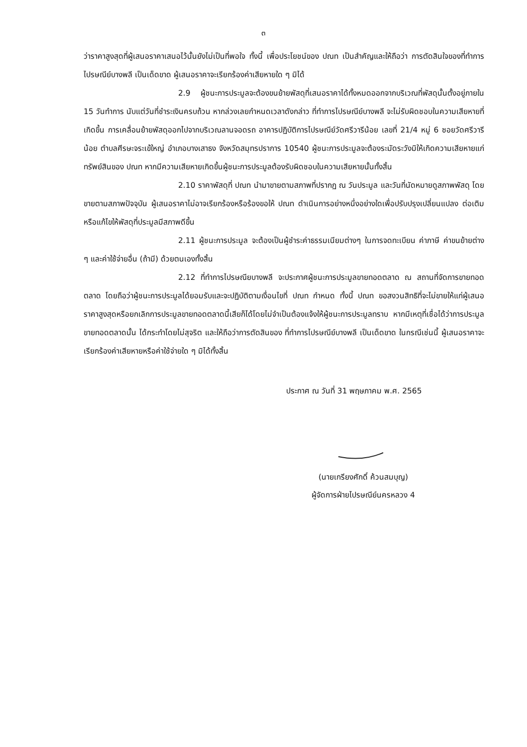๓
ว่าราคาสูงสุดที่ผู้เสนอราคาเสนอไว้นั้นยังไม่เป็นที่พอใจ ทั้งนี้ เพื่อประโยชน์ของ ปณท เป็นสำคัญและให้ถือว่า การตัดสินใจของที่ทำการไปรษณีย์บางพลี เป็นเด็ดขาด ผู้เสนอราคาจะเรียกร้องค่าเสียหายใด ๆ มิได้
2.9 ผู้ชนะการประมูลจะต้องขนย้ายพัสดุที่เสนอราคาได้ทั้งหมดออกจากบริเวณที่พัสดุนั้นตั้งอยู่ภายใน 15 วันทำการ นับแต่วันที่ชำระเงินครบถ้วน หากล่วงเลยกำหนดเวลาดังกล่าว ที่ทำการไปรษณีย์บางพลี จะไม่รับผิดชอบในความเสียหายที่เกิดขึ้น การเคลื่อนย้ายพัสดุออกไปจากบริเวณลานจอดรถ อาคารปฏิบัติการไปรษณีย์วัดศรีวารีน้อย เลขที่ 21/4 หมู่ 6 ซอยวัดศรีวารีน้อย ตำบลศีรษะจระเข้ใหญ่ อำเภอบางเสาธง จังหวัดสมุทรปราการ 10540 ผู้ชนะการประมูลจะต้องระมัดระวังมิให้เกิดความเสียหายแก่ทรัพย์สินของ ปณท หากมีความเสียหายเกิดขึ้นผู้ชนะการประมูลต้องรับผิดชอบในความเสียหายนั้นทั้งสิ้น
2.10 ราคาพัสดุที่ ปณท นำมาขายตามสภาพที่ปรากฏ ณ วันประมูล และวันที่นัดหมายดูสภาพพัสดุ โดยขายตามสภาพปัจจุบัน ผู้เสนอราคาไม่อาจเรียกร้องหรือร้องขอให้ ปณท ดำเนินการอย่างหนึ่งอย่างใดเพื่อปรับปรุงเปลี่ยนแปลง ต่อเติม หรือแก้ไขให้พัสดุที่ประมูลมีสภาพดีขึ้น
2.11 ผู้ชนะการประมูล จะต้องเป็นผู้ชำระค่าธรรมเนียมต่างๆ ในการจดทะเบียน ค่าภาษี ค่าขนย้ายต่าง ๆ และค่าใช้จ่ายอื่น (ถ้ามี) ด้วยตนเองทั้งสิ้น
2.12 ที่ทำการไปรษณียบางพลี จะประกาศผู้ชนะการประมูลขายทอดตลาด ณ สถานที่จัดการขายทอดตลาด โดยถือว่าผู้ชนะการประมูลได้ยอมรับและจะปฏิบัติตามเงื่อนไขที่ ปณท กำหนด ทั้งนี้ ปณท ขอสงวนสิทธิที่จะไม่ขายให้แก่ผู้เสนอราคาสูงสุดหรือยกเลิกการประมูลขายทอดตลาดนี้เสียก็ได้โดยไม่จำเป็นต้องแจ้งให้ผู้ชนะการประมูลทราบ หากมีเหตุที่เชื่อได้ว่าการประมูลขายทอดตลาดนั้น ได้กระทำโดยไม่สุจริต และให้ถือว่าการตัดสินของ ที่ทำการไปรษณีย์บางพลี เป็นเด็ดขาด ในกรณีเช่นนี้ ผู้เสนอราคาจะเรียกร้องค่าเสียหายหรือค่าใช้จ่ายใด ๆ มิได้ทั้งสิ้น
ประกาศ ณ วันที่ 31 พฤษภาคม พ.ศ. 2565
(นายเกรียงศักดิ์ ค้วนสมบุญ)
ผู้จัดการฝ่ายไปรษณีย์นครหลวง 4